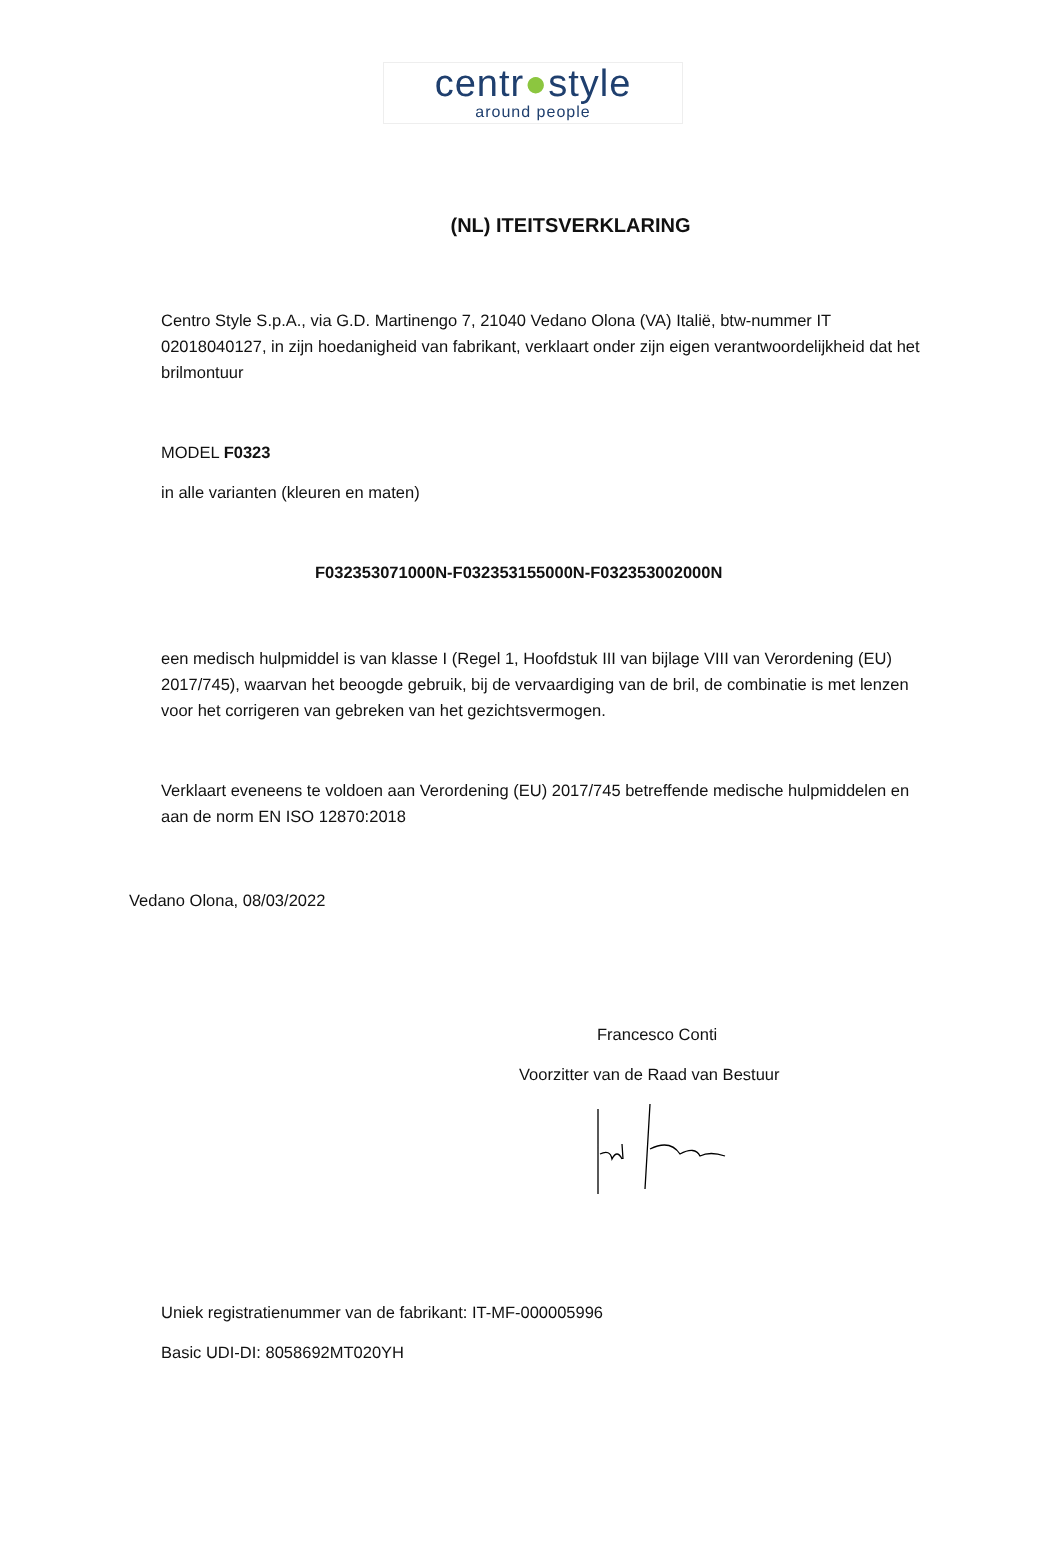centr●style
around people
(NL) ITEITSVERKLARING
Centro Style S.p.A., via G.D. Martinengo 7, 21040 Vedano Olona (VA) Italië, btw-nummer IT 02018040127, in zijn hoedanigheid van fabrikant, verklaart onder zijn eigen verantwoordelijkheid dat het brilmontuur
MODEL F0323
in alle varianten (kleuren en maten)
F032353071000N-F032353155000N-F032353002000N
een medisch hulpmiddel is van klasse I (Regel 1, Hoofdstuk III van bijlage VIII van Verordening (EU) 2017/745), waarvan het beoogde gebruik, bij de vervaardiging van de bril, de combinatie is met lenzen voor het corrigeren van gebreken van het gezichtsvermogen.
Verklaart eveneens te voldoen aan Verordening (EU) 2017/745 betreffende medische hulpmiddelen en aan de norm EN ISO 12870:2018
Vedano Olona, 08/03/2022
Francesco Conti
Voorzitter van de Raad van Bestuur
Uniek registratienummer van de fabrikant: IT-MF-000005996
Basic UDI-DI: 8058692MT020YH